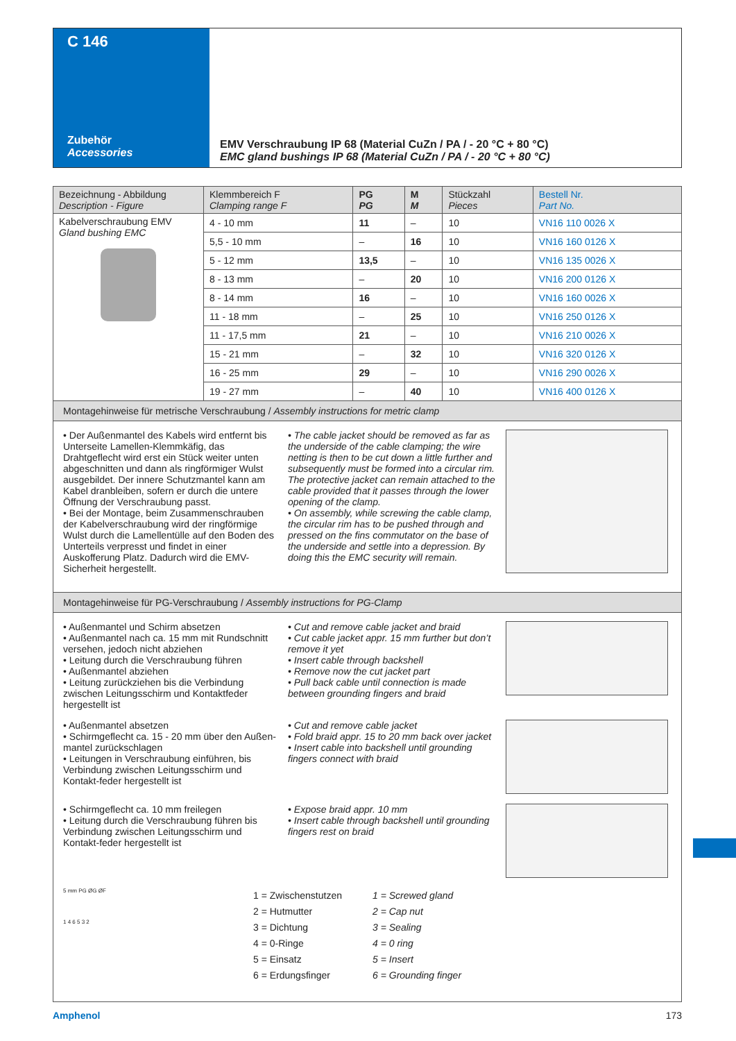C 146
Zubehör
Accessories
EMV Verschraubung IP 68 (Material CuZn / PA / - 20 °C + 80 °C)
EMC gland bushings IP 68 (Material CuZn / PA / - 20 °C + 80 °C)
| Bezeichnung - Abbildung Description - Figure | Klemmbereich F Clamping range F | PG PG | M M | Stückzahl Pieces | Bestell Nr. Part No. |
| --- | --- | --- | --- | --- | --- |
| Kabelverschraubung EMV Gland bushing EMC | 4 - 10 mm | 11 | – | 10 | VN16 110 0026 X |
| | 5,5 - 10 mm | – | 16 | 10 | VN16 160 0126 X |
| | 5 - 12 mm | 13,5 | – | 10 | VN16 135 0026 X |
| | 8 - 13 mm | – | 20 | 10 | VN16 200 0126 X |
| | 8 - 14 mm | 16 | – | 10 | VN16 160 0026 X |
| | 11 - 18 mm | – | 25 | 10 | VN16 250 0126 X |
| | 11 - 17,5 mm | 21 | – | 10 | VN16 210 0026 X |
| | 15 - 21 mm | – | 32 | 10 | VN16 320 0126 X |
| | 16 - 25 mm | 29 | – | 10 | VN16 290 0026 X |
| | 19 - 27 mm | – | 40 | 10 | VN16 400 0126 X |
Montagehinweise für metrische Verschraubung / Assembly instructions for metric clamp
• Der Außenmantel des Kabels wird entfernt bis Unterseite Lamellen-Klemmkäfig, das Drahtgeflecht wird erst ein Stück weiter unten abgeschnitten und dann als ringförmiger Wulst ausgebildet. Der innere Schutzmantel kann am Kabel dranbleiben, sofern er durch die untere Öffnung der Verschraubung passt.
• Bei der Montage, beim Zusammenschrauben der Kabelverschraubung wird der ringförmige Wulst durch die Lamellentülle auf den Boden des Unterteils verpresst und findet in einer Auskofferung Platz. Dadurch wird die EMV-Sicherheit hergestellt.
• The cable jacket should be removed as far as the underside of the cable clamping; the wire netting is then to be cut down a little further and subsequently must be formed into a circular rim. The protective jacket can remain attached to the cable provided that it passes through the lower opening of the clamp.
• On assembly, while screwing the cable clamp, the circular rim has to be pushed through and pressed on the fins commutator on the base of the underside and settle into a depression. By doing this the EMC security will remain.
Montagehinweise für PG-Verschraubung / Assembly instructions for PG-Clamp
• Außenmantel und Schirm absetzen
• Außenmantel nach ca. 15 mm mit Rundschnitt versehen, jedoch nicht abziehen
• Leitung durch die Verschraubung führen
• Außenmantel abziehen
• Leitung zurückziehen bis die Verbindung zwischen Leitungsschirm und Kontaktfeder hergestellt ist
• Cut and remove cable jacket and braid
• Cut cable jacket appr. 15 mm further but don’t remove it yet
• Insert cable through backshell
• Remove now the cut jacket part
• Pull back cable until connection is made between grounding fingers and braid
• Außenmantel absetzen
• Schirmgeflecht ca. 15 - 20 mm über den Außen-mantel zurückschlagen
• Leitungen in Verschraubung einführen, bis Verbindung zwischen Leitungsschirm und Kontakt-feder hergestellt ist
• Cut and remove cable jacket
• Fold braid appr. 15 to 20 mm back over jacket
• Insert cable into backshell until grounding fingers connect with braid
• Schirmgeflecht ca. 10 mm freilegen
• Leitung durch die Verschraubung führen bis Verbindung zwischen Leitungsschirm und Kontakt-feder hergestellt ist
• Expose braid appr. 10 mm
• Insert cable through backshell until grounding fingers rest on braid
5 mm PG ØG ØF
1 4 6 5 3 2
1 = Zwischenstutzen
2 = Hutmutter
3 = Dichtung
4 = 0-Ringe
5 = Einsatz
6 = Erdungsfinger
1 = Screwed gland
2 = Cap nut
3 = Sealing
4 = 0 ring
5 = Insert
6 = Grounding finger
Amphenol 173